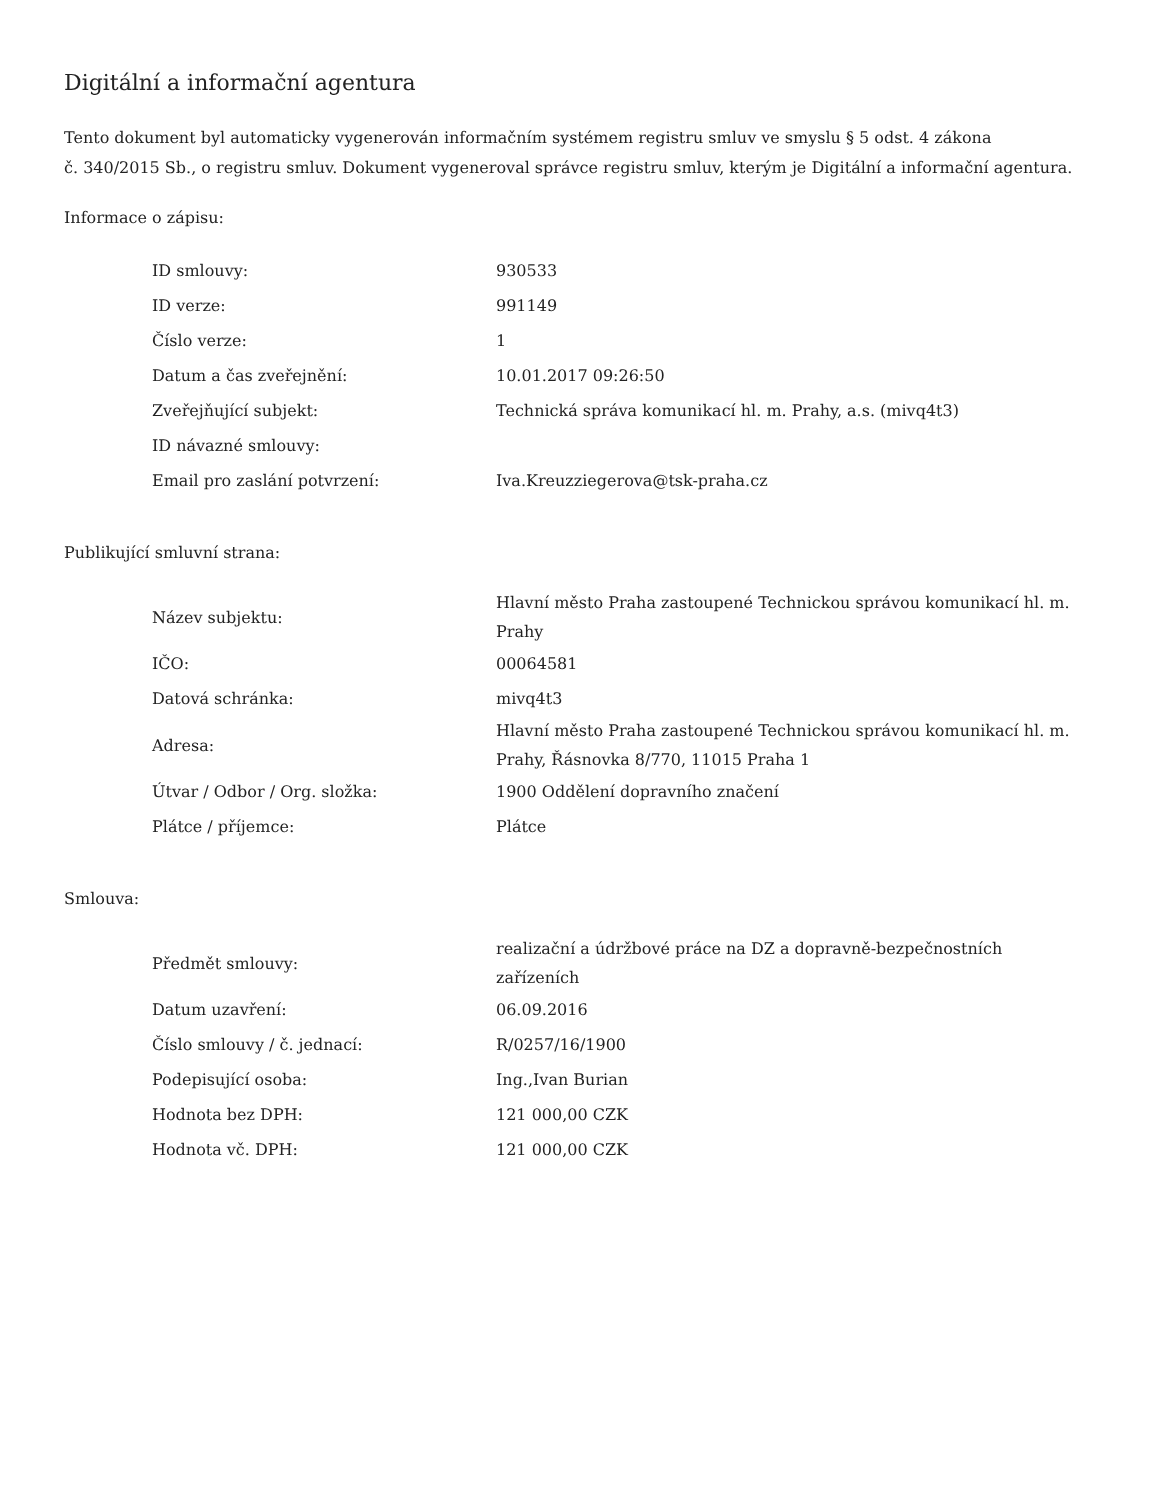Digitální a informační agentura
Tento dokument byl automaticky vygenerován informačním systémem registru smluv ve smyslu § 5 odst. 4 zákona
č. 340/2015 Sb., o registru smluv. Dokument vygeneroval správce registru smluv, kterým je Digitální a informační agentura.
Informace o zápisu:
| ID smlouvy: | 930533 |
| ID verze: | 991149 |
| Číslo verze: | 1 |
| Datum a čas zveřejnění: | 10.01.2017 09:26:50 |
| Zveřejňující subjekt: | Technická správa komunikací hl. m. Prahy, a.s. (mivq4t3) |
| ID návazné smlouvy: | |
| Email pro zaslání potvrzení: | Iva.Kreuzziegerova@tsk-praha.cz |
Publikující smluvní strana:
| Název subjektu: | Hlavní město Praha zastoupené Technickou správou komunikací hl. m. Prahy |
| IČO: | 00064581 |
| Datová schránka: | mivq4t3 |
| Adresa: | Hlavní město Praha zastoupené Technickou správou komunikací hl. m. Prahy, Řásnovka 8/770, 11015 Praha 1 |
| Útvar / Odbor / Org. složka: | 1900 Oddělení dopravního značení |
| Plátce / příjemce: | Plátce |
Smlouva:
| Předmět smlouvy: | realizační a údržbové práce na DZ a dopravně-bezpečnostních zařízeních |
| Datum uzavření: | 06.09.2016 |
| Číslo smlouvy / č. jednací: | R/0257/16/1900 |
| Podepisující osoba: | Ing.,Ivan Burian |
| Hodnota bez DPH: | 121 000,00 CZK |
| Hodnota vč. DPH: | 121 000,00 CZK |